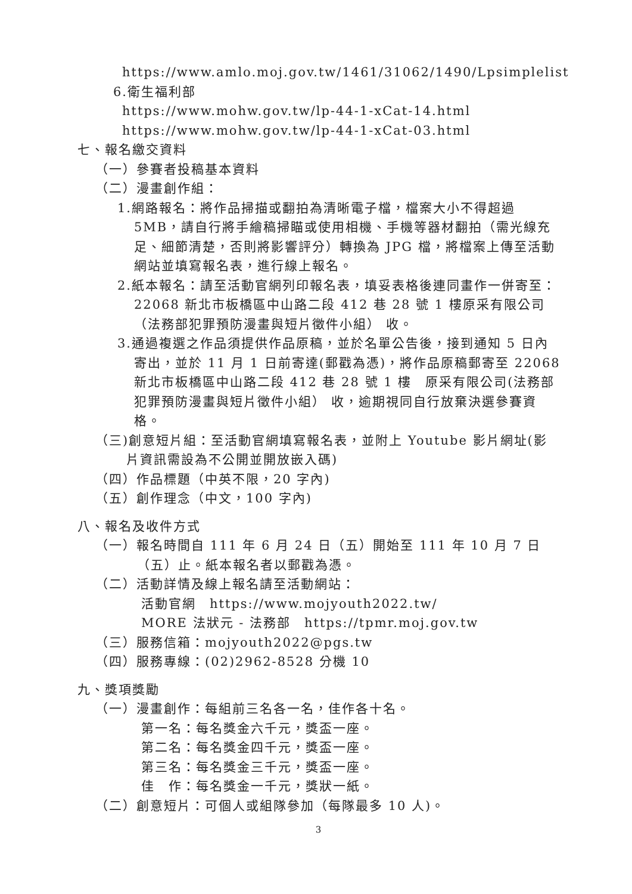https://www.amlo.moj.gov.tw/1461/31062/1490/Lpsimplelist
6.衛生福利部
https://www.mohw.gov.tw/lp-44-1-xCat-14.html
https://www.mohw.gov.tw/lp-44-1-xCat-03.html
七、報名繳交資料
（一）參賽者投稿基本資料
（二）漫畫創作組：
1.網路報名：將作品掃描或翻拍為清晰電子檔，檔案大小不得超過5MB，請自行將手繪稿掃瞄或使用相機、手機等器材翻拍（需光線充足、細節清楚，否則將影響評分）轉換為 JPG 檔，將檔案上傳至活動網站並填寫報名表，進行線上報名。
2.紙本報名：請至活動官網列印報名表，填妥表格後連同畫作一併寄至：22068 新北市板橋區中山路二段 412 巷 28 號 1 樓原采有限公司（法務部犯罪預防漫畫與短片徵件小組） 收。
3.通過複選之作品須提供作品原稿，並於名單公告後，接到通知 5 日內寄出，並於 11 月 1 日前寄達(郵戳為憑)，將作品原稿郵寄至 22068 新北市板橋區中山路二段 412 巷 28 號 1 樓　原采有限公司(法務部犯罪預防漫畫與短片徵件小組） 收，逾期視同自行放棄決選參賽資格。
（三)創意短片組：至活動官網填寫報名表，並附上 Youtube 影片網址(影片資訊需設為不公開並開放嵌入碼)
（四）作品標題（中英不限，20 字內)
（五）創作理念（中文，100 字內)
八、報名及收件方式
（一）報名時間自 111 年 6 月 24 日（五）開始至 111 年 10 月 7 日（五）止。紙本報名者以郵戳為憑。
（二）活動詳情及線上報名請至活動網站：
活動官網　https://www.mojyouth2022.tw/
MORE 法狀元 - 法務部　https://tpmr.moj.gov.tw
（三）服務信箱：mojyouth2022@pgs.tw
（四）服務專線：(02)2962-8528 分機 10
九、獎項獎勵
（一）漫畫創作：每組前三名各一名，佳作各十名。
第一名：每名獎金六千元，獎盃一座。
第二名：每名獎金四千元，獎盃一座。
第三名：每名獎金三千元，獎盃一座。
佳　作：每名獎金一千元，獎狀一紙。
（二）創意短片：可個人或組隊參加（每隊最多 10 人)。
3